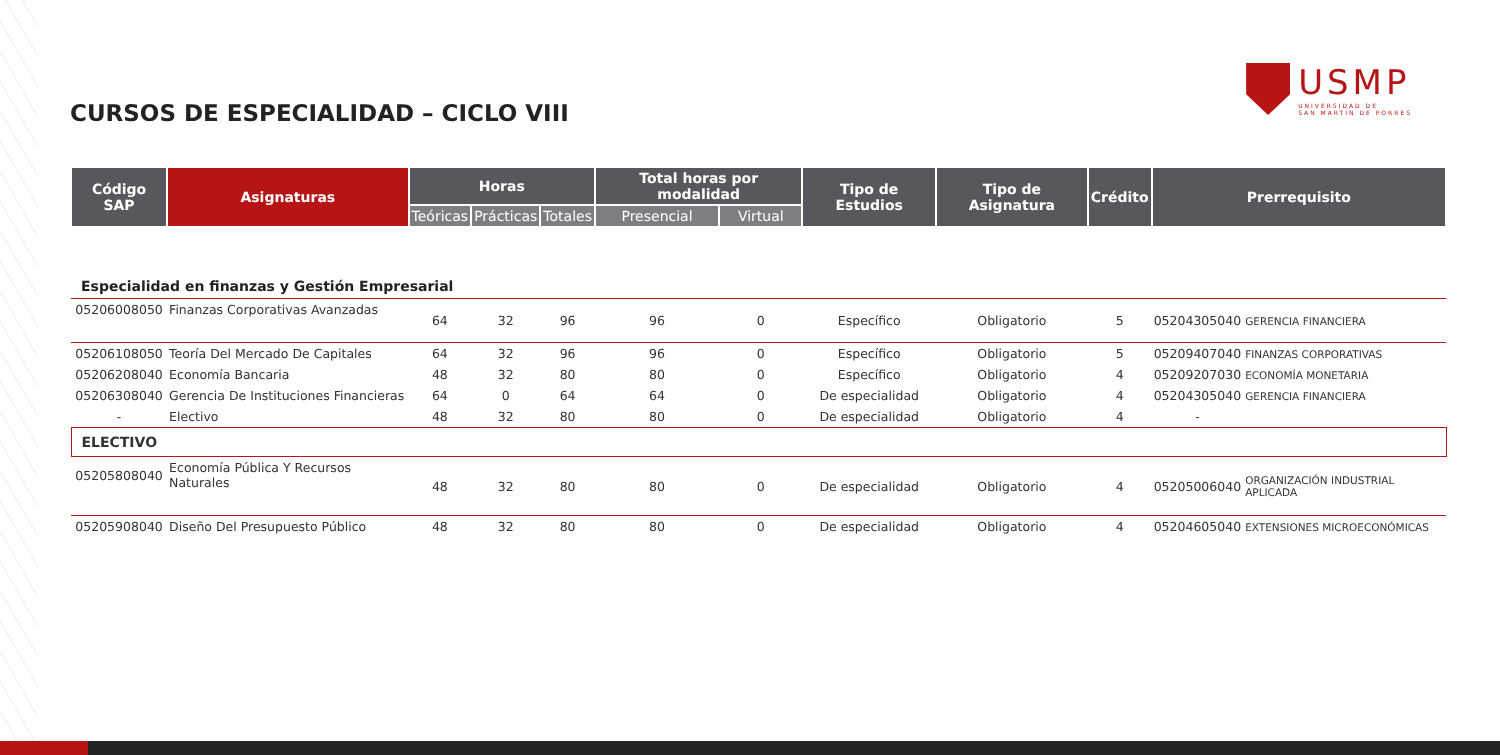USMP
UNIVERSIDAD DE
SAN MARTÍN DE PORRES
CURSOS DE ESPECIALIDAD – CICLO VIII
| Código SAP | Asignaturas | Horas | | | Total horas por modalidad | | Tipo de Estudios | Tipo de Asignatura | Crédito | Prerrequisito | |
| --- | --- | --- | --- | --- | --- | --- | --- | --- | --- | --- | --- |
| | | Teóricas | Prácticas | Totales | Presencial | Virtual | | | | | |
| Especialidad en finanzas y Gestión Empresarial | | | | | | | | | | | |
| 05206008050 | Finanzas Corporativas Avanzadas | 64 | 32 | 96 | 96 | 0 | Específico | Obligatorio | 5 | 05204305040 | GERENCIA FINANCIERA |
| 05206108050 | Teoría Del Mercado De Capitales | 64 | 32 | 96 | 96 | 0 | Específico | Obligatorio | 5 | 05209407040 | FINANZAS CORPORATIVAS |
| 05206208040 | Economía Bancaria | 48 | 32 | 80 | 80 | 0 | Específico | Obligatorio | 4 | 05209207030 | ECONOMÍA MONETARIA |
| 05206308040 | Gerencia De Instituciones Financieras | 64 | 0 | 64 | 64 | 0 | De especialidad | Obligatorio | 4 | 05204305040 | GERENCIA FINANCIERA |
| - | Electivo | 48 | 32 | 80 | 80 | 0 | De especialidad | Obligatorio | 4 | - | |
| ELECTIVO | | | | | | | | | | | |
| 05205808040 | Economía Pública Y Recursos Naturales | 48 | 32 | 80 | 80 | 0 | De especialidad | Obligatorio | 4 | 05205006040 | ORGANIZACIÓN INDUSTRIAL APLICADA |
| 05205908040 | Diseño Del Presupuesto Público | 48 | 32 | 80 | 80 | 0 | De especialidad | Obligatorio | 4 | 05204605040 | EXTENSIONES MICROECONÓMICAS |